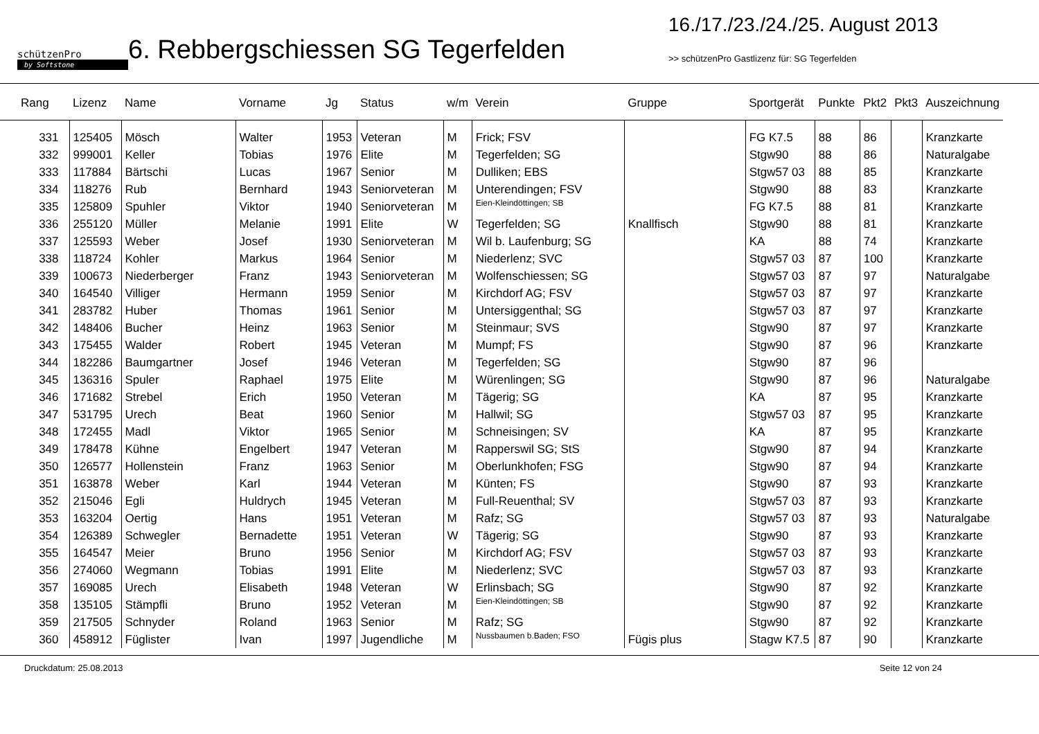schützenPro
by Softstone
6. Rebbergschiessen SG Tegerfelden
16./17./23./24./25. August 2013
>> schützenPro Gastlizenz für: SG Tegerfelden
| Rang | Lizenz | Name | Vorname | Jg | Status | w/m | Verein | Gruppe | Sportgerät | Punkte | Pkt2 | Pkt3 | Auszeichnung |
| --- | --- | --- | --- | --- | --- | --- | --- | --- | --- | --- | --- | --- | --- |
| 331 | 125405 | Mösch | Walter | 1953 | Veteran | M | Frick; FSV | | FG K7.5 | 88 | 86 | | Kranzkarte |
| 332 | 999001 | Keller | Tobias | 1976 | Elite | M | Tegerfelden; SG | | Stgw90 | 88 | 86 | | Naturalgabe |
| 333 | 117884 | Bärtschi | Lucas | 1967 | Senior | M | Dulliken; EBS | | Stgw57 03 | 88 | 85 | | Kranzkarte |
| 334 | 118276 | Rub | Bernhard | 1943 | Seniorveteran | M | Unterendingen; FSV | | Stgw90 | 88 | 83 | | Kranzkarte |
| 335 | 125809 | Spuhler | Viktor | 1940 | Seniorveteran | M | Eien-Kleindöttingen; SB | | FG K7.5 | 88 | 81 | | Kranzkarte |
| 336 | 255120 | Müller | Melanie | 1991 | Elite | W | Tegerfelden; SG | Knallfisch | Stgw90 | 88 | 81 | | Kranzkarte |
| 337 | 125593 | Weber | Josef | 1930 | Seniorveteran | M | Wil b. Laufenburg; SG | | KA | 88 | 74 | | Kranzkarte |
| 338 | 118724 | Kohler | Markus | 1964 | Senior | M | Niederlenz; SVC | | Stgw57 03 | 87 | 100 | | Kranzkarte |
| 339 | 100673 | Niederberger | Franz | 1943 | Seniorveteran | M | Wolfenschiessen; SG | | Stgw57 03 | 87 | 97 | | Naturalgabe |
| 340 | 164540 | Villiger | Hermann | 1959 | Senior | M | Kirchdorf AG; FSV | | Stgw57 03 | 87 | 97 | | Kranzkarte |
| 341 | 283782 | Huber | Thomas | 1961 | Senior | M | Untersiggenthal; SG | | Stgw57 03 | 87 | 97 | | Kranzkarte |
| 342 | 148406 | Bucher | Heinz | 1963 | Senior | M | Steinmaur; SVS | | Stgw90 | 87 | 97 | | Kranzkarte |
| 343 | 175455 | Walder | Robert | 1945 | Veteran | M | Mumpf; FS | | Stgw90 | 87 | 96 | | Kranzkarte |
| 344 | 182286 | Baumgartner | Josef | 1946 | Veteran | M | Tegerfelden; SG | | Stgw90 | 87 | 96 | | |
| 345 | 136316 | Spuler | Raphael | 1975 | Elite | M | Würenlingen; SG | | Stgw90 | 87 | 96 | | Naturalgabe |
| 346 | 171682 | Strebel | Erich | 1950 | Veteran | M | Tägerig; SG | | KA | 87 | 95 | | Kranzkarte |
| 347 | 531795 | Urech | Beat | 1960 | Senior | M | Hallwil; SG | | Stgw57 03 | 87 | 95 | | Kranzkarte |
| 348 | 172455 | Madl | Viktor | 1965 | Senior | M | Schneisingen; SV | | KA | 87 | 95 | | Kranzkarte |
| 349 | 178478 | Kühne | Engelbert | 1947 | Veteran | M | Rapperswil SG; StS | | Stgw90 | 87 | 94 | | Kranzkarte |
| 350 | 126577 | Hollenstein | Franz | 1963 | Senior | M | Oberlunkhofen; FSG | | Stgw90 | 87 | 94 | | Kranzkarte |
| 351 | 163878 | Weber | Karl | 1944 | Veteran | M | Künten; FS | | Stgw90 | 87 | 93 | | Kranzkarte |
| 352 | 215046 | Egli | Huldrych | 1945 | Veteran | M | Full-Reuenthal; SV | | Stgw57 03 | 87 | 93 | | Kranzkarte |
| 353 | 163204 | Oertig | Hans | 1951 | Veteran | M | Rafz; SG | | Stgw57 03 | 87 | 93 | | Naturalgabe |
| 354 | 126389 | Schwegler | Bernadette | 1951 | Veteran | W | Tägerig; SG | | Stgw90 | 87 | 93 | | Kranzkarte |
| 355 | 164547 | Meier | Bruno | 1956 | Senior | M | Kirchdorf AG; FSV | | Stgw57 03 | 87 | 93 | | Kranzkarte |
| 356 | 274060 | Wegmann | Tobias | 1991 | Elite | M | Niederlenz; SVC | | Stgw57 03 | 87 | 93 | | Kranzkarte |
| 357 | 169085 | Urech | Elisabeth | 1948 | Veteran | W | Erlinsbach; SG | | Stgw90 | 87 | 92 | | Kranzkarte |
| 358 | 135105 | Stämpfli | Bruno | 1952 | Veteran | M | Eien-Kleindöttingen; SB | | Stgw90 | 87 | 92 | | Kranzkarte |
| 359 | 217505 | Schnyder | Roland | 1963 | Senior | M | Rafz; SG | | Stgw90 | 87 | 92 | | Kranzkarte |
| 360 | 458912 | Füglister | Ivan | 1997 | Jugendliche | M | Nussbaumen b.Baden; FSO | Fügis plus | Stagw K7.5 | 87 | 90 | | Kranzkarte |
Druckdatum: 25.08.2013 Seite 12 von 24